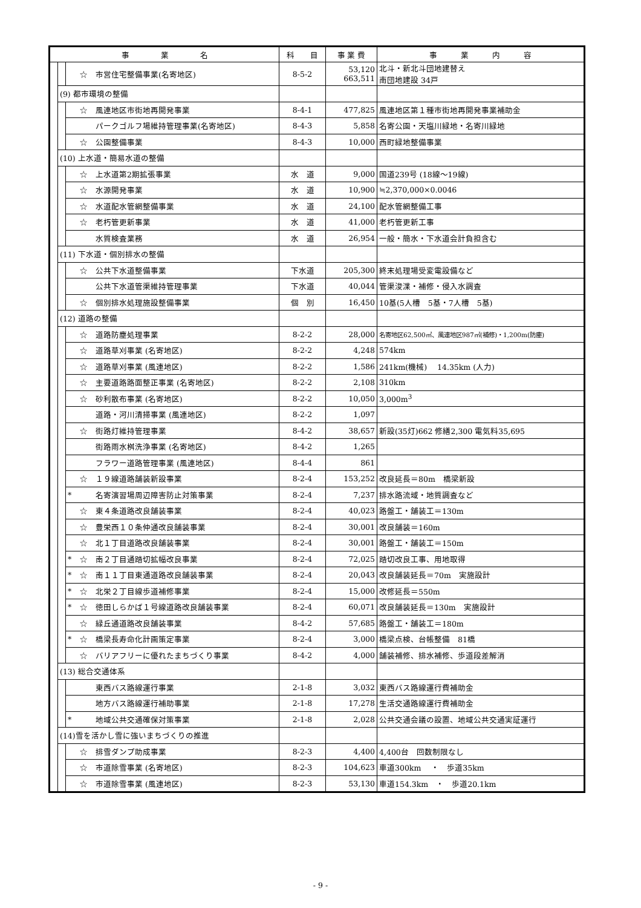| 事 業 名 | | | | 科 目 | 事 業 費 | 事 業 内 容 |
| --- | --- | --- | --- | --- | --- | --- |
| | | | ☆ 市営住宅整備事業(名寄地区) | 8-5-2 | 53,120 663,511 | 北斗・新北斗団地建替え 南団地建設 34戸 |
| | (9) 都市環境の整備 | | | | | |
| | | | ☆ 風連地区市街地再開発事業 | 8-4-1 | 477,825 | 風連地区第１種市街地再開発事業補助金 |
| | | | パークゴルフ場維持管理事業(名寄地区) | 8-4-3 | 5,858 | 名寄公園・天塩川緑地・名寄川緑地 |
| | | | ☆ 公園整備事業 | 8-4-3 | 10,000 | 西町緑地整備事業 |
| | (10) 上水道・簡易水道の整備 | | | | | |
| | | | ☆ 上水道第2期拡張事業 | 水 道 | 9,000 | 国道239号 (18線～19線) |
| | | | ☆ 水源開発事業 | 水 道 | 10,900 | ≒2,370,000×0.0046 |
| | | | ☆ 水道配水管網整備事業 | 水 道 | 24,100 | 配水管網整備工事 |
| | | | ☆ 老朽管更新事業 | 水 道 | 41,000 | 老朽管更新工事 |
| | | | 水質検査業務 | 水 道 | 26,954 | 一般・簡水・下水道会計負担含む |
| | (11) 下水道・個別排水の整備 | | | | | |
| | | | ☆ 公共下水道整備事業 | 下水道 | 205,300 | 終末処理場受変電設備など |
| | | | 公共下水道管渠維持管理事業 | 下水道 | 40,044 | 管渠浚渫・補修・侵入水調査 |
| | | | ☆ 個別排水処理施設整備事業 | 個 別 | 16,450 | 10基(5人槽 5基・7人槽 5基) |
| | (12) 道路の整備 | | | | | |
| | | | ☆ 道路防塵処理事業 | 8-2-2 | 28,000 | 名寄地区62,500㎡、風連地区987㎡(補修)・1,200m(防塵) |
| | | | ☆ 道路草刈事業 (名寄地区) | 8-2-2 | 4,248 | 574km |
| | | | ☆ 道路草刈事業 (風連地区) | 8-2-2 | 1,586 | 241km(機械) 14.35km (人力) |
| | | | ☆ 主要道路路面整正事業 (名寄地区) | 8-2-2 | 2,108 | 310km |
| | | | ☆ 砂利散布事業 (名寄地区) | 8-2-2 | 10,050 | 3,000m<sup>3</sup> |
| | | | 道路・河川清掃事業 (風連地区) | 8-2-2 | 1,097 | |
| | | | ☆ 街路灯維持管理事業 | 8-4-2 | 38,657 | 新設(35灯)662 修繕2,300 電気料35,695 |
| | | | 街路雨水桝洗浄事業 (名寄地区) | 8-4-2 | 1,265 | |
| | | | フラワー道路管理事業 (風連地区) | 8-4-4 | 861 | |
| | | | ☆ １９線道路舗装新設事業 | 8-2-4 | 153,252 | 改良延長＝80m 橋梁新設 |
| | | * | 名寄演習場周辺障害防止対策事業 | 8-2-4 | 7,237 | 排水路流域・地質調査など |
| | | | ☆ 東４条道路改良舗装事業 | 8-2-4 | 40,023 | 路盤工・舗装工＝130m |
| | | | ☆ 豊栄西１０条仲通改良舗装事業 | 8-2-4 | 30,001 | 改良舗装＝160m |
| | | | ☆ 北１丁目道路改良舗装事業 | 8-2-4 | 30,001 | 路盤工・舗装工＝150m |
| | | * | ☆ 南２丁目通踏切拡幅改良事業 | 8-2-4 | 72,025 | 踏切改良工事、用地取得 |
| | | * | ☆ 南１１丁目東通道路改良舗装事業 | 8-2-4 | 20,043 | 改良舗装延長＝70m 実施設計 |
| | | * | ☆ 北栄２丁目線歩道補修事業 | 8-2-4 | 15,000 | 改修延長＝550m |
| | | * | ☆ 徳田しらかば１号線道路改良舗装事業 | 8-2-4 | 60,071 | 改良舗装延長＝130m 実施設計 |
| | | | ☆ 緑丘通道路改良舗装事業 | 8-4-2 | 57,685 | 路盤工・舗装工＝180m |
| | | * | ☆ 橋梁長寿命化計画策定事業 | 8-2-4 | 3,000 | 橋梁点検、台帳整備 81橋 |
| | | | ☆ バリアフリーに優れたまちづくり事業 | 8-4-2 | 4,000 | 舗装補修、排水補修、歩道段差解消 |
| | (13) 総合交通体系 | | | | | |
| | | | 東西バス路線運行事業 | 2-1-8 | 3,032 | 東西バス路線運行費補助金 |
| | | | 地方バス路線運行補助事業 | 2-1-8 | 17,278 | 生活交通路線運行費補助金 |
| | | * | 地域公共交通確保対策事業 | 2-1-8 | 2,028 | 公共交通会議の設置、地域公共交通実証運行 |
| | (14)雪を活かし雪に強いまちづくりの推進 | | | | | |
| | | | ☆ 排雪ダンプ助成事業 | 8-2-3 | 4,400 | 4,400台 回数制限なし |
| | | | ☆ 市道除雪事業 (名寄地区) | 8-2-3 | 104,623 | 車道300km ・ 歩道35km |
| | | | ☆ 市道除雪事業 (風連地区) | 8-2-3 | 53,130 | 車道154.3km ・ 歩道20.1km |
- 9 -